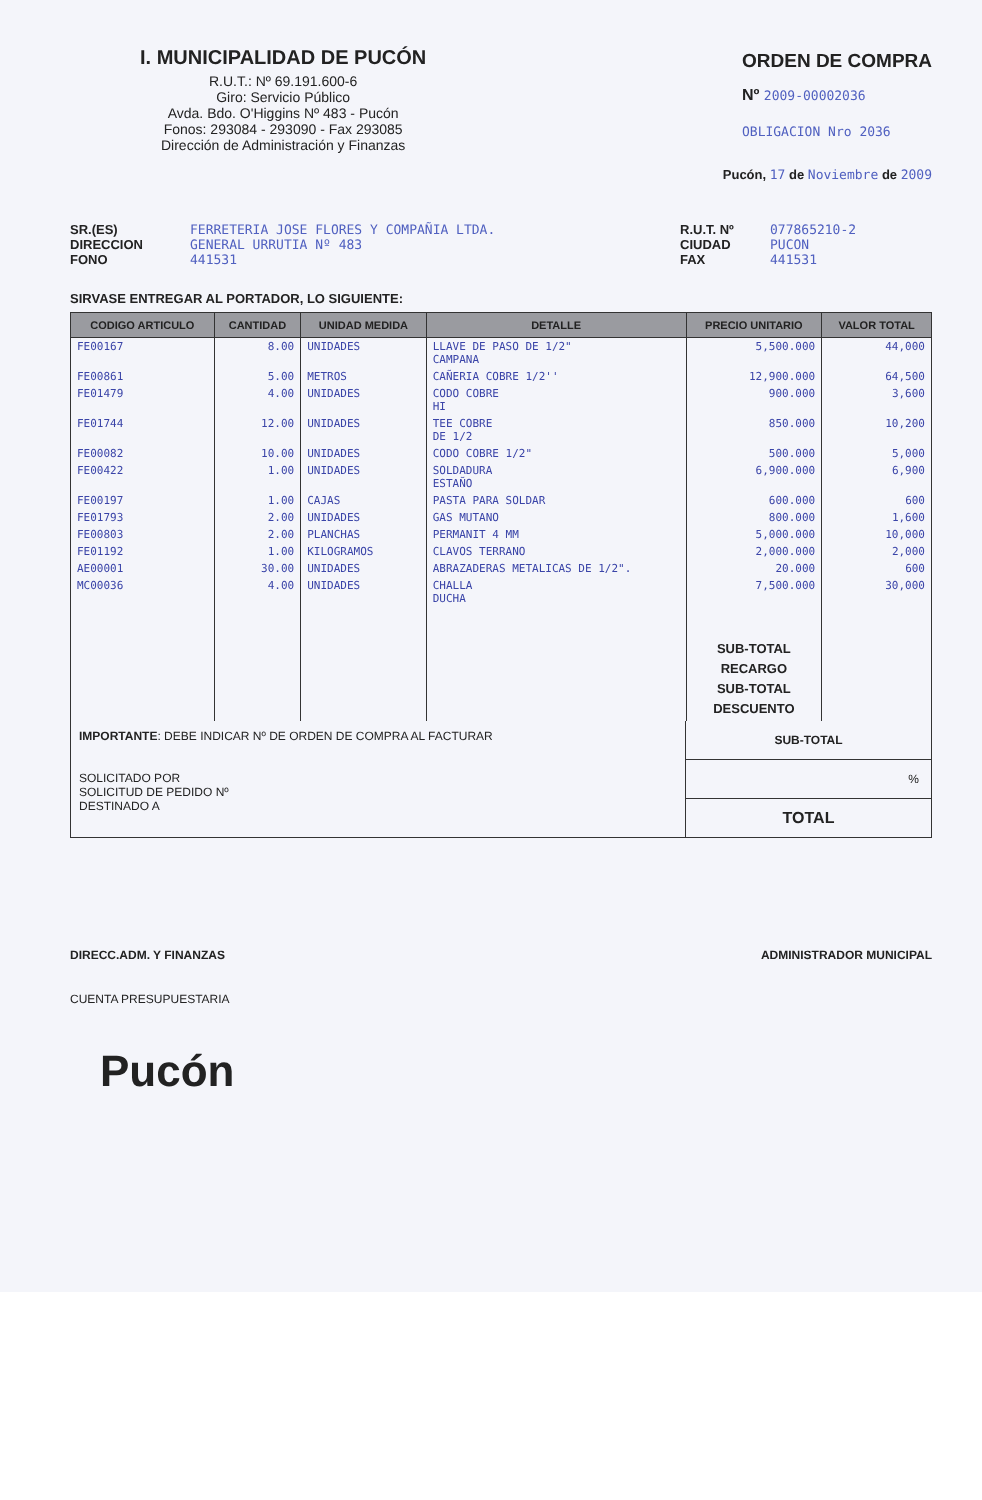I. MUNICIPALIDAD DE PUCÓN
R.U.T.: Nº 69.191.600-6
Giro: Servicio Público
Avda. Bdo. O'Higgins Nº 483 - Pucón
Fonos: 293084 - 293090 - Fax 293085
Dirección de Administración y Finanzas
ORDEN DE COMPRA
Nº 2009-00002036
OBLIGACION Nro 2036
Pucón, 17 de Noviembre de 2009
SR.(ES)
DIRECCION
FONO
FERRETERIA JOSE FLORES Y COMPAÑIA LTDA.
GENERAL URRUTIA Nº 483
441531
R.U.T. Nº
CIUDAD
FAX
077865210-2
PUCON
441531
SIRVASE ENTREGAR AL PORTADOR, LO SIGUIENTE:
| CODIGO ARTICULO | CANTIDAD | UNIDAD MEDIDA | DETALLE | PRECIO UNITARIO | VALOR TOTAL |
| --- | --- | --- | --- | --- | --- |
| FE00167 | 8.00 | UNIDADES | LLAVE DE PASO DE 1/2" CAMPANA | 5,500.000 | 44,000 |
| FE00861 | 5.00 | METROS | CAÑERIA COBRE 1/2'' | 12,900.000 | 64,500 |
| FE01479 | 4.00 | UNIDADES | CODO COBRE HI | 900.000 | 3,600 |
| FE01744 | 12.00 | UNIDADES | TEE COBRE DE 1/2 | 850.000 | 10,200 |
| FE00082 | 10.00 | UNIDADES | CODO COBRE 1/2" | 500.000 | 5,000 |
| FE00422 | 1.00 | UNIDADES | SOLDADURA ESTAÑO | 6,900.000 | 6,900 |
| FE00197 | 1.00 | CAJAS | PASTA PARA SOLDAR | 600.000 | 600 |
| FE01793 | 2.00 | UNIDADES | GAS MUTANO | 800.000 | 1,600 |
| FE00803 | 2.00 | PLANCHAS | PERMANIT 4 MM | 5,000.000 | 10,000 |
| FE01192 | 1.00 | KILOGRAMOS | CLAVOS TERRANO | 2,000.000 | 2,000 |
| AE00001 | 30.00 | UNIDADES | ABRAZADERAS METALICAS DE 1/2". | 20.000 | 600 |
| MC00036 | 4.00 | UNIDADES | CHALLA DUCHA | 7,500.000 | 30,000 |
| | | | | SUB-TOTAL RECARGO SUB-TOTAL DESCUENTO | |
IMPORTANTE: DEBE INDICAR Nº DE ORDEN DE COMPRA AL FACTURAR
SOLICITADO POR
SOLICITUD DE PEDIDO Nº
DESTINADO A
SUB-TOTAL
%
TOTAL
DIRECC.ADM. Y FINANZAS ADMINISTRADOR MUNICIPAL
CUENTA PRESUPUESTARIA
Pucón